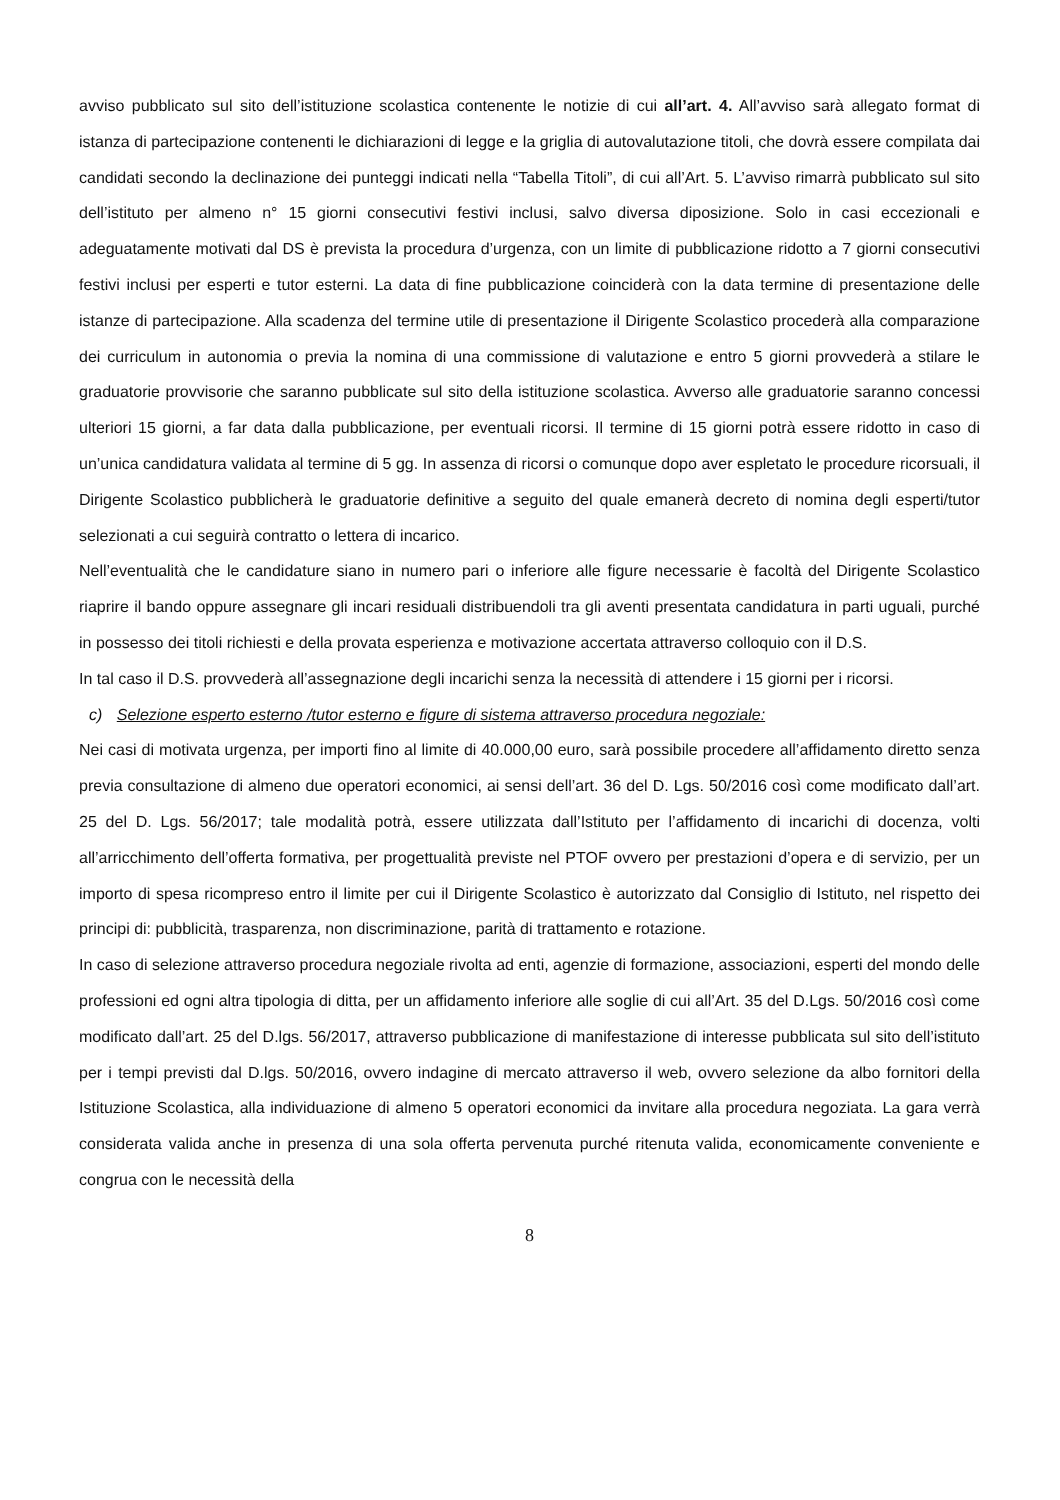avviso pubblicato sul sito dell’istituzione scolastica contenente le notizie di cui all’art. 4. All’avviso sarà allegato format di istanza di partecipazione contenenti le dichiarazioni di legge e la griglia di autovalutazione titoli, che dovrà essere compilata dai candidati secondo la declinazione dei punteggi indicati nella “Tabella Titoli”, di cui all’Art. 5. L’avviso rimarrà pubblicato sul sito dell’istituto per almeno n° 15 giorni consecutivi festivi inclusi, salvo diversa diposizione. Solo in casi eccezionali e adeguatamente motivati dal DS è prevista la procedura d’urgenza, con un limite di pubblicazione ridotto a 7 giorni consecutivi festivi inclusi per esperti e tutor esterni. La data di fine pubblicazione coinciderà con la data termine di presentazione delle istanze di partecipazione. Alla scadenza del termine utile di presentazione il Dirigente Scolastico procederà alla comparazione dei curriculum in autonomia o previa la nomina di una commissione di valutazione e entro 5 giorni provvederà a stilare le graduatorie provvisorie che saranno pubblicate sul sito della istituzione scolastica. Avverso alle graduatorie saranno concessi ulteriori 15 giorni, a far data dalla pubblicazione, per eventuali ricorsi. Il termine di 15 giorni potrà essere ridotto in caso di un’unica candidatura validata al termine di 5 gg. In assenza di ricorsi o comunque dopo aver espletato le procedure ricorsuali, il Dirigente Scolastico pubblicherà le graduatorie definitive a seguito del quale emanerà decreto di nomina degli esperti/tutor selezionati a cui seguirà contratto o lettera di incarico.
Nell’eventualità che le candidature siano in numero pari o inferiore alle figure necessarie è facoltà del Dirigente Scolastico riaprire il bando oppure assegnare gli incari residuali distribuendoli tra gli aventi presentata candidatura in parti uguali, purché in possesso dei titoli richiesti e della provata esperienza e motivazione accertata attraverso colloquio con il D.S.
In tal caso il D.S. provvederà all’assegnazione degli incarichi senza la necessità di attendere i 15 giorni per i ricorsi.
c) Selezione esperto esterno /tutor esterno e figure di sistema attraverso procedura negoziale:
Nei casi di motivata urgenza, per importi fino al limite di 40.000,00 euro, sarà possibile procedere all’affidamento diretto senza previa consultazione di almeno due operatori economici, ai sensi dell’art. 36 del D. Lgs. 50/2016 così come modificato dall’art. 25 del D. Lgs. 56/2017; tale modalità potrà, essere utilizzata dall’Istituto per l’affidamento di incarichi di docenza, volti all’arricchimento dell’offerta formativa, per progettualità previste nel PTOF ovvero per prestazioni d’opera e di servizio, per un importo di spesa ricompreso entro il limite per cui il Dirigente Scolastico è autorizzato dal Consiglio di Istituto, nel rispetto dei principi di: pubblicità, trasparenza, non discriminazione, parità di trattamento e rotazione.
In caso di selezione attraverso procedura negoziale rivolta ad enti, agenzie di formazione, associazioni, esperti del mondo delle professioni ed ogni altra tipologia di ditta, per un affidamento inferiore alle soglie di cui all’Art. 35 del D.Lgs. 50/2016 così come modificato dall’art. 25 del D.lgs. 56/2017, attraverso pubblicazione di manifestazione di interesse pubblicata sul sito dell’istituto per i tempi previsti dal D.lgs. 50/2016, ovvero indagine di mercato attraverso il web, ovvero selezione da albo fornitori della Istituzione Scolastica, alla individuazione di almeno 5 operatori economici da invitare alla procedura negoziata. La gara verrà considerata valida anche in presenza di una sola offerta pervenuta purché ritenuta valida, economicamente conveniente e congrua con le necessità della
8